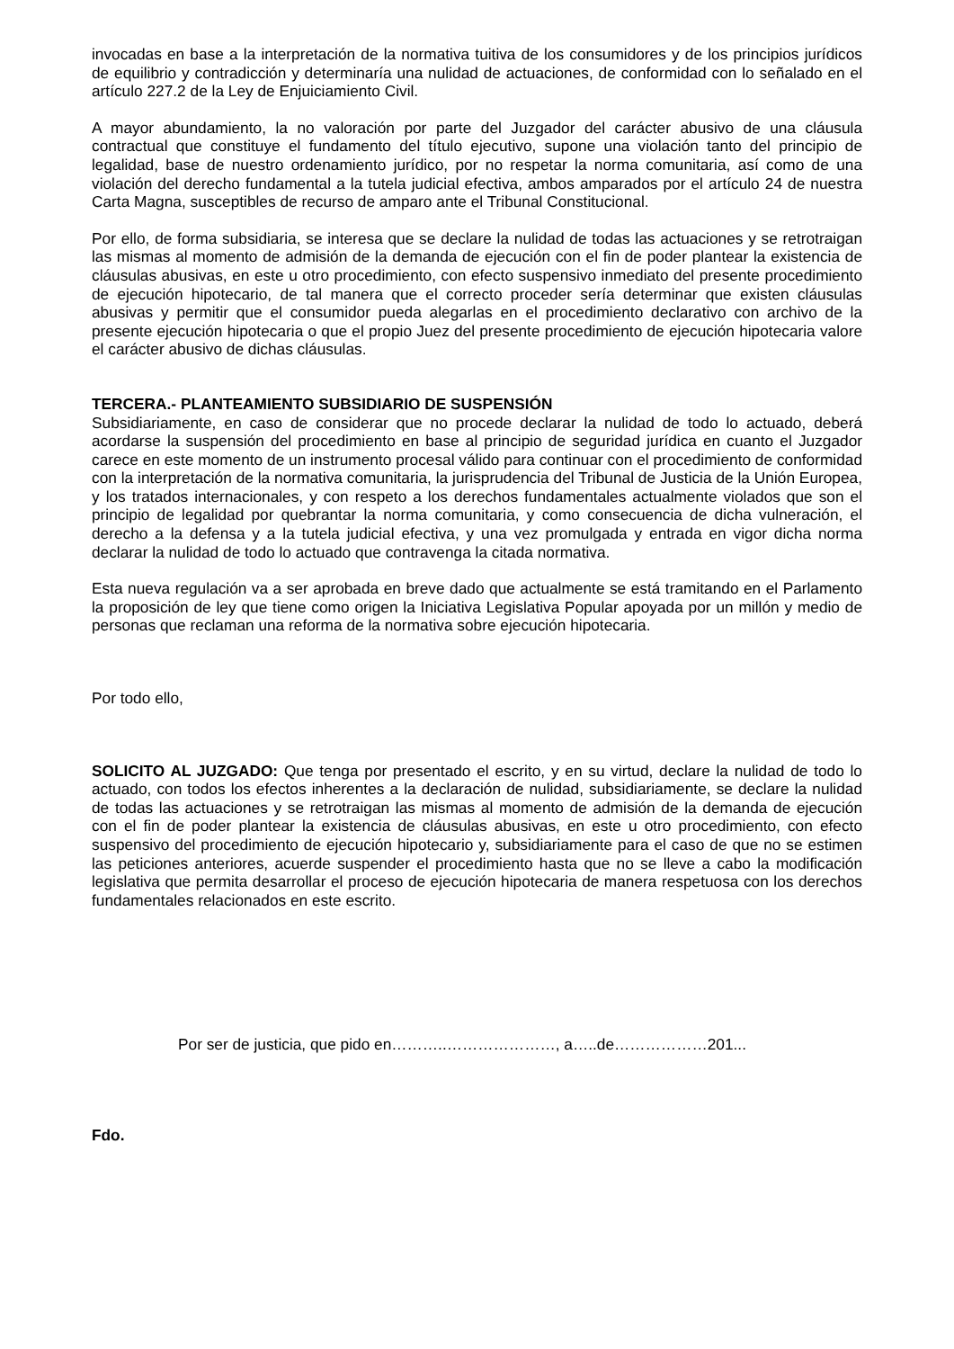invocadas en base a la interpretación de la normativa tuitiva de los consumidores y de los principios jurídicos de equilibrio y contradicción y determinaría una nulidad de actuaciones, de conformidad con lo señalado en el artículo 227.2 de la Ley de Enjuiciamiento Civil.
A mayor abundamiento, la no valoración por parte del Juzgador del carácter abusivo de una cláusula contractual que constituye el fundamento del título ejecutivo, supone una violación tanto del principio de legalidad, base de nuestro ordenamiento jurídico, por no respetar la norma comunitaria, así como de una violación del derecho fundamental a la tutela judicial efectiva, ambos amparados por el artículo 24 de nuestra Carta Magna, susceptibles de recurso de amparo ante el Tribunal Constitucional.
Por ello, de forma subsidiaria, se interesa que se declare la nulidad de todas las actuaciones y se retrotraigan las mismas al momento de admisión de la demanda de ejecución con el fin de poder plantear la existencia de cláusulas abusivas, en este u otro procedimiento, con efecto suspensivo inmediato del presente procedimiento de ejecución hipotecario, de tal manera que el correcto proceder sería determinar que existen cláusulas abusivas y permitir que el consumidor pueda alegarlas en el procedimiento declarativo con archivo de la presente ejecución hipotecaria o que el propio Juez del presente procedimiento de ejecución hipotecaria valore el carácter abusivo de dichas cláusulas.
TERCERA.- PLANTEAMIENTO SUBSIDIARIO DE SUSPENSIÓN
Subsidiariamente, en caso de considerar que no procede declarar la nulidad de todo lo actuado, deberá acordarse la suspensión del procedimiento en base al principio de seguridad jurídica en cuanto el Juzgador carece en este momento de un instrumento procesal válido para continuar con el procedimiento de conformidad con la interpretación de la normativa comunitaria, la jurisprudencia del Tribunal de Justicia de la Unión Europea, y los tratados internacionales, y con respeto a los derechos fundamentales actualmente violados que son el principio de legalidad por quebrantar la norma comunitaria, y como consecuencia de dicha vulneración, el derecho a la defensa y a la tutela judicial efectiva, y una vez promulgada y entrada en vigor dicha norma declarar la nulidad de todo lo actuado que contravenga la citada normativa.
Esta nueva regulación va a ser aprobada en breve dado que actualmente se está tramitando en el Parlamento la proposición de ley que tiene como origen la Iniciativa Legislativa Popular apoyada por un millón y medio de personas que reclaman una reforma de la normativa sobre ejecución hipotecaria.
Por todo ello,
SOLICITO AL JUZGADO: Que tenga por presentado el escrito, y en su virtud, declare la nulidad de todo lo actuado, con todos los efectos inherentes a la declaración de nulidad, subsidiariamente, se declare la nulidad de todas las actuaciones y se retrotraigan las mismas al momento de admisión de la demanda de ejecución con el fin de poder plantear la existencia de cláusulas abusivas, en este u otro procedimiento, con efecto suspensivo del procedimiento de ejecución hipotecario y, subsidiariamente para el caso de que no se estimen las peticiones anteriores, acuerde suspender el procedimiento hasta que no se lleve a cabo la modificación legislativa que permita desarrollar el proceso de ejecución hipotecaria de manera respetuosa con los derechos fundamentales relacionados en este escrito.
Por ser de justicia, que pido en………..…………………, a…..de………………201...
Fdo.